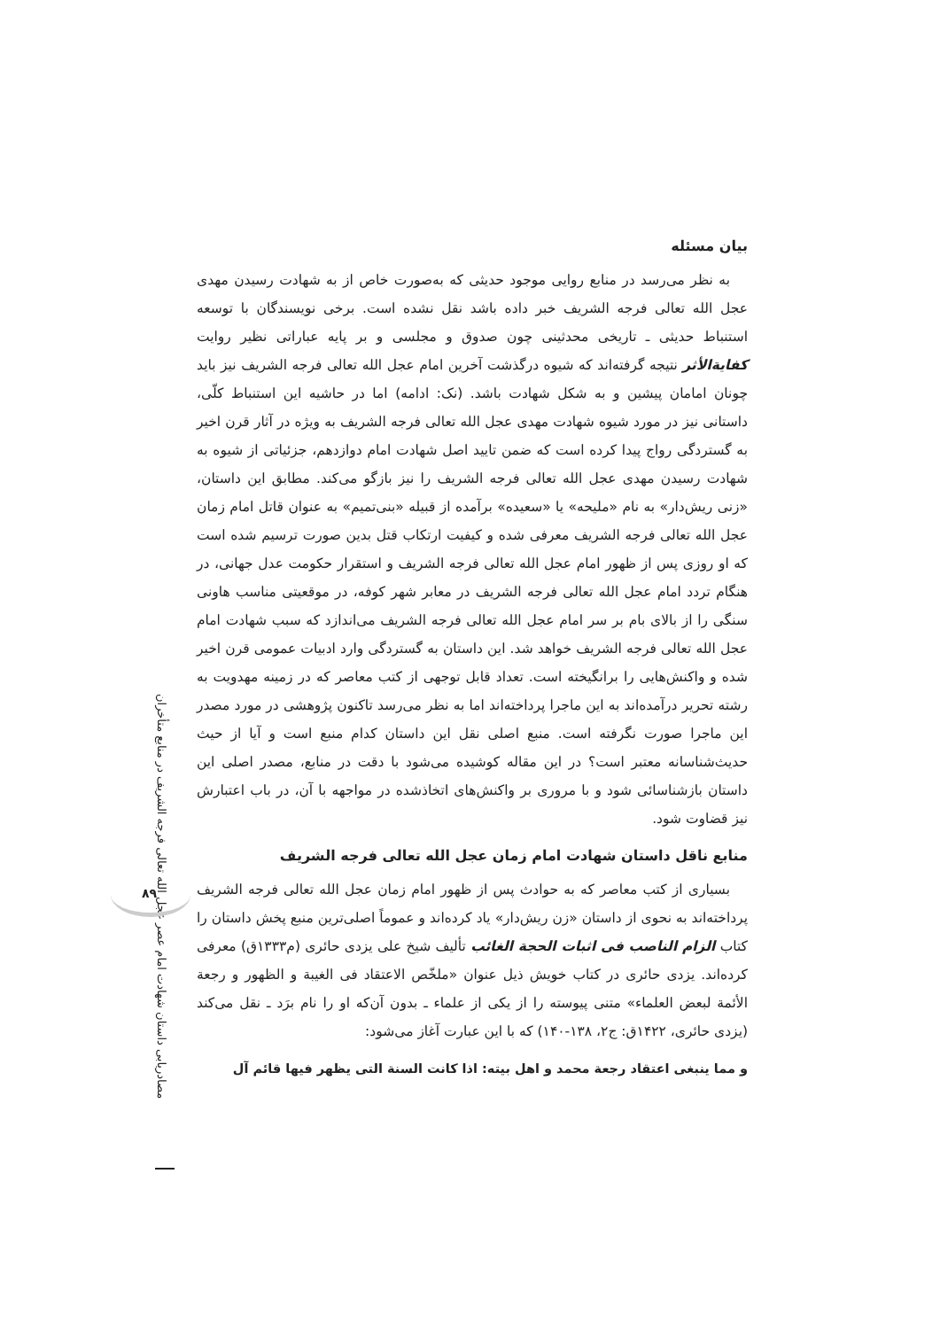مصادریابی داستان شهادت امام عصر عجل الله تعالی فرجه الشریف در منابع متأخران
۸۹
بیان مسئله
به نظر می‌رسد در منابع روایی موجود حدیثی که به‌صورت خاص از به شهادت رسیدن مهدی عجل الله تعالی فرجه الشریف خبر داده باشد نقل نشده است. برخی نویسندگان با توسعه استنباط حدیثی ـ تاریخی محدثینی چون صدوق و مجلسی و بر پایه عباراتی نظیر روایت کفایة‌الأثر نتیجه گرفته‌اند که شیوه درگذشت آخرین امام عجل الله تعالی فرجه الشریف نیز باید چونان امامان پیشین و به شکل شهادت باشد. (نک: ادامه) اما در حاشیه این استنباط کلّی، داستانی نیز در مورد شیوه شهادت مهدی عجل الله تعالی فرجه الشریف به ویژه در آثار قرن اخیر به گستردگی رواج پیدا کرده است که ضمن تایید اصل شهادت امام دوازدهم، جزئیاتی از شیوه به شهادت رسیدن مهدی عجل الله تعالی فرجه الشریف را نیز بازگو می‌کند. مطابق این داستان، «زنی ریش‌دار» به نام «ملیحه» یا «سعیده» برآمده از قبیله «بنی‌تمیم» به عنوان قاتل امام زمان عجل الله تعالی فرجه الشریف معرفی شده و کیفیت ارتکاب قتل بدین صورت ترسیم شده است که او روزی پس از ظهور امام عجل الله تعالی فرجه الشریف و استقرار حکومت عدل جهانی، در هنگام تردد امام عجل الله تعالی فرجه الشریف در معابر شهر کوفه، در موقعیتی مناسب هاونی سنگی را از بالای بام بر سر امام عجل الله تعالی فرجه الشریف می‌اندازد که سبب شهادت امام عجل الله تعالی فرجه الشریف خواهد شد. این داستان به گستردگی وارد ادبیات عمومی قرن اخیر شده و واکنش‌هایی را برانگیخته است. تعداد قابل توجهی از کتب معاصر که در زمینه مهدویت به رشته تحریر درآمده‌اند به این ماجرا پرداخته‌اند اما به نظر می‌رسد تاکنون پژوهشی در مورد مصدر این ماجرا صورت نگرفته است. منبع اصلی نقل این داستان کدام منبع است و آیا از حیث حدیث‌شناسانه معتبر است؟ در این مقاله کوشیده می‌شود با دقت در منابع، مصدر اصلی این داستان بازشناسائی شود و با مروری بر واکنش‌های اتخاذشده در مواجهه با آن، در باب اعتبارش نیز قضاوت شود.
منابع ناقل داستان شهادت امام زمان عجل الله تعالی فرجه الشریف
بسیاری از کتب معاصر که به حوادث پس از ظهور امام زمان عجل الله تعالی فرجه الشریف پرداخته‌اند به نحوی از داستان «زن ریش‌دار» یاد کرده‌اند و عموماً اصلی‌ترین منبع پخش داستان را کتاب الزام الناصب فی اثبات الحجة الغائب تألیف شیخ علی یزدی حائری (م۱۳۳۳ق) معرفی کرده‌اند. یزدی حائری در کتاب خویش ذیل عنوان «ملخّص الاعتقاد فی الغیبة و الظهور و رجعة الأئمة لبعض العلماء» متنی پیوسته را از یکی از علماء ـ بدون آن‌که او را نام برَد ـ نقل می‌کند (یزدی حائری، ۱۴۲۲ق: ج۲، ۱۳۸-۱۴۰) که با این عبارت آغاز می‌شود:
و مما ینبغی اعتقاد رجعة محمد و اهل بیته: اذا کانت السنة التی یظهر فیها قائم آل